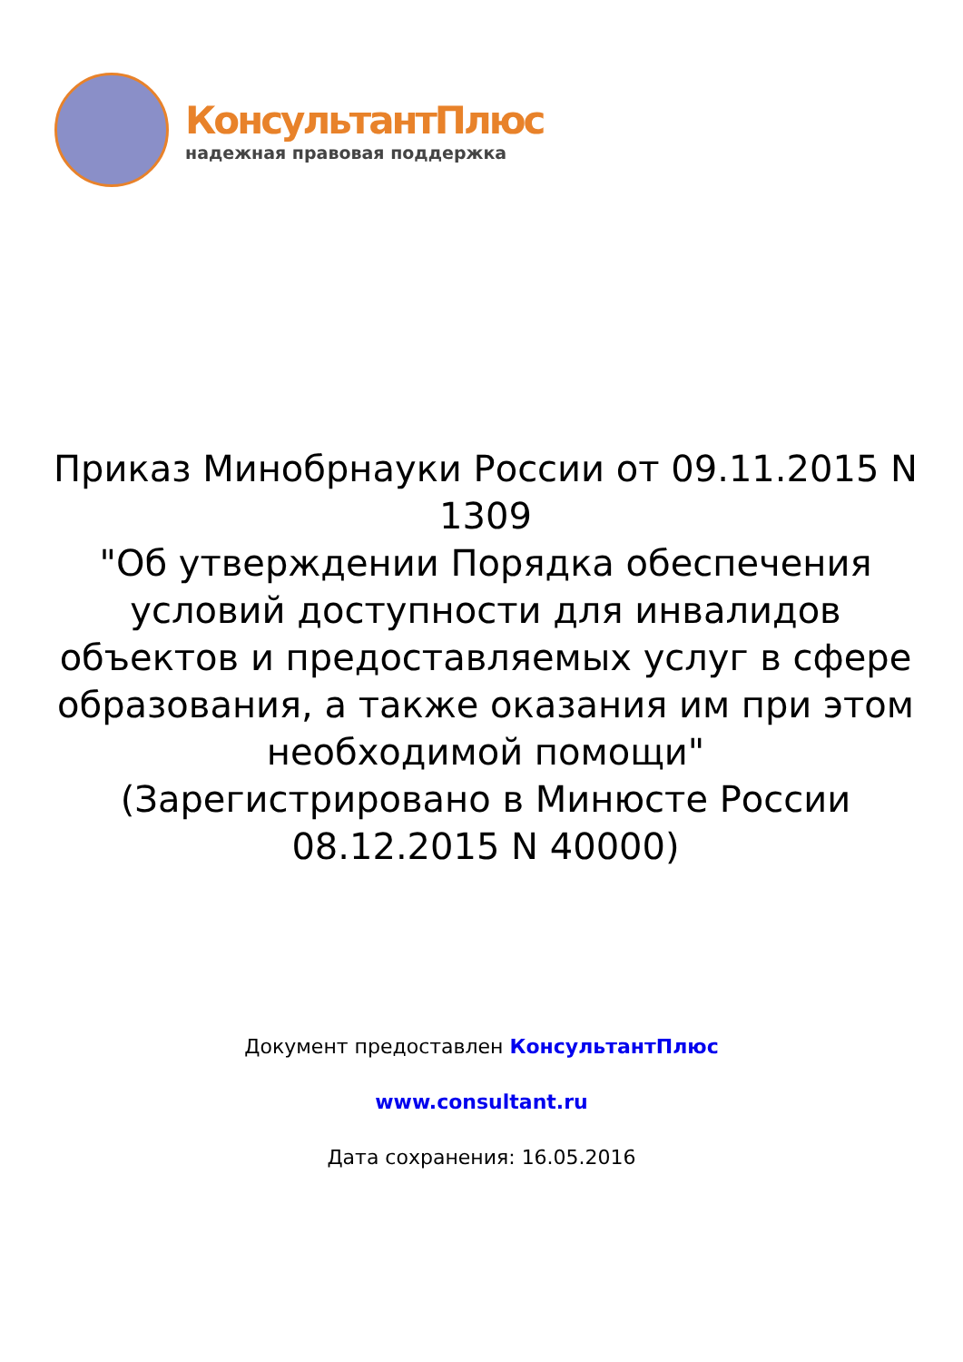КонсультантПлюс
надежная правовая поддержка
Приказ Минобрнауки России от 09.11.2015 N 1309
"Об утверждении Порядка обеспечения условий доступности для инвалидов объектов и предоставляемых услуг в сфере образования, а также оказания им при этом необходимой помощи"
(Зарегистрировано в Минюсте России 08.12.2015 N 40000)
Документ предоставлен КонсультантПлюс
www.consultant.ru
Дата сохранения: 16.05.2016